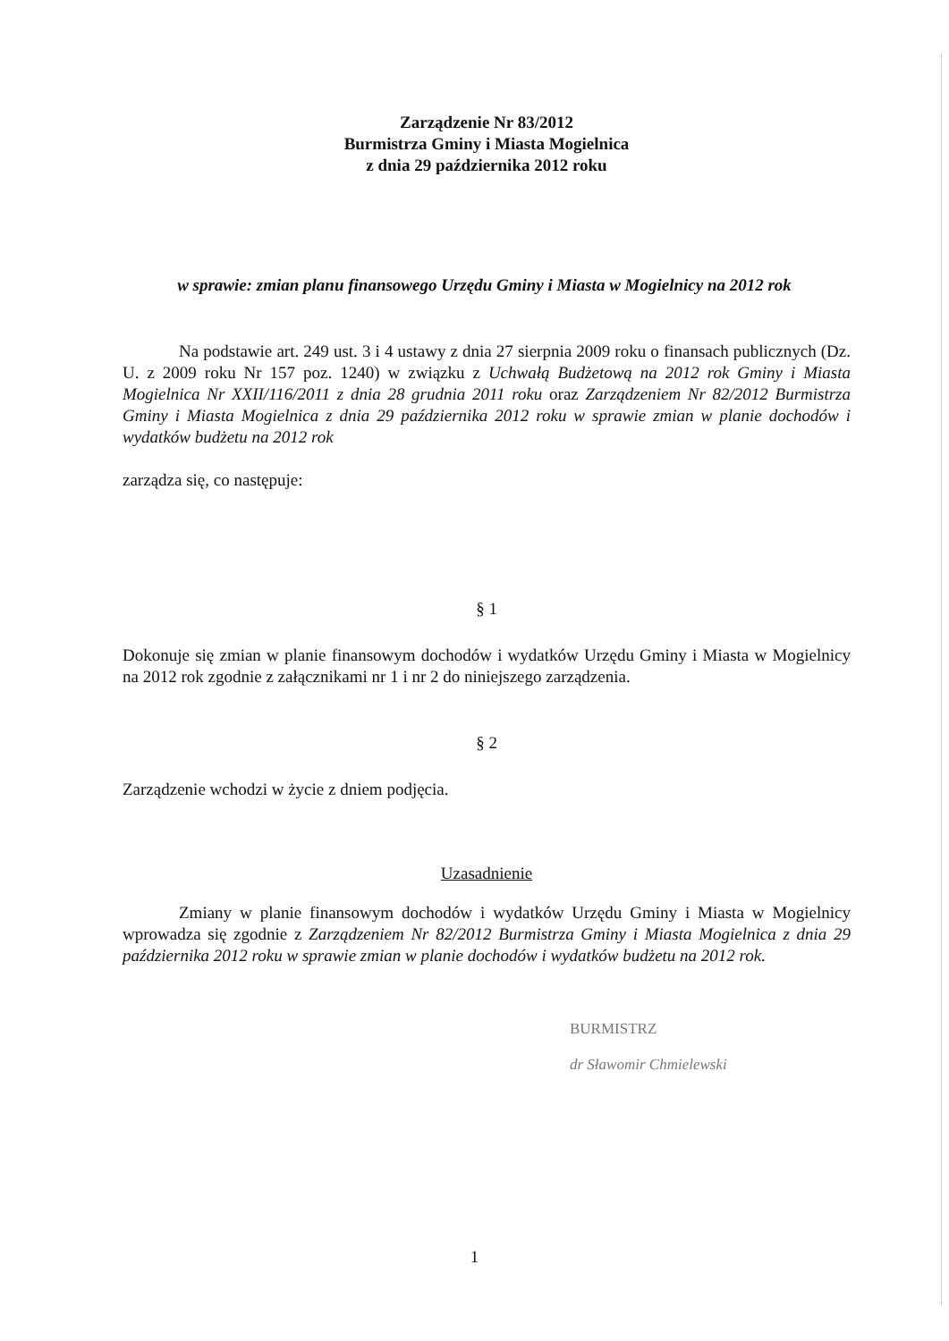Zarządzenie Nr 83/2012
Burmistrza Gminy i Miasta Mogielnica
z dnia 29 października 2012 roku
w sprawie: zmian planu finansowego Urzędu Gminy i Miasta w Mogielnicy na 2012 rok
Na podstawie art. 249 ust. 3 i 4 ustawy z dnia 27 sierpnia 2009 roku o finansach publicznych (Dz. U. z 2009 roku Nr 157 poz. 1240) w związku z Uchwałą Budżetową na 2012 rok Gminy i Miasta Mogielnica Nr XXII/116/2011 z dnia 28 grudnia 2011 roku oraz Zarządzeniem Nr 82/2012 Burmistrza Gminy i Miasta Mogielnica z dnia 29 października 2012 roku w sprawie zmian w planie dochodów i wydatków budżetu na 2012 rok
zarządza się, co następuje:
§ 1
Dokonuje się zmian w planie finansowym dochodów i wydatków Urzędu Gminy i Miasta w Mogielnicy na 2012 rok zgodnie z załącznikami nr 1 i nr 2 do niniejszego zarządzenia.
§ 2
Zarządzenie wchodzi w życie z dniem podjęcia.
Uzasadnienie
Zmiany w planie finansowym dochodów i wydatków Urzędu Gminy i Miasta w Mogielnicy wprowadza się zgodnie z Zarządzeniem Nr 82/2012 Burmistrza Gminy i Miasta Mogielnica z dnia 29 października 2012 roku w sprawie zmian w planie dochodów i wydatków budżetu na 2012 rok.
BURMISTRZ
dr Sławomir Chmielewski
1